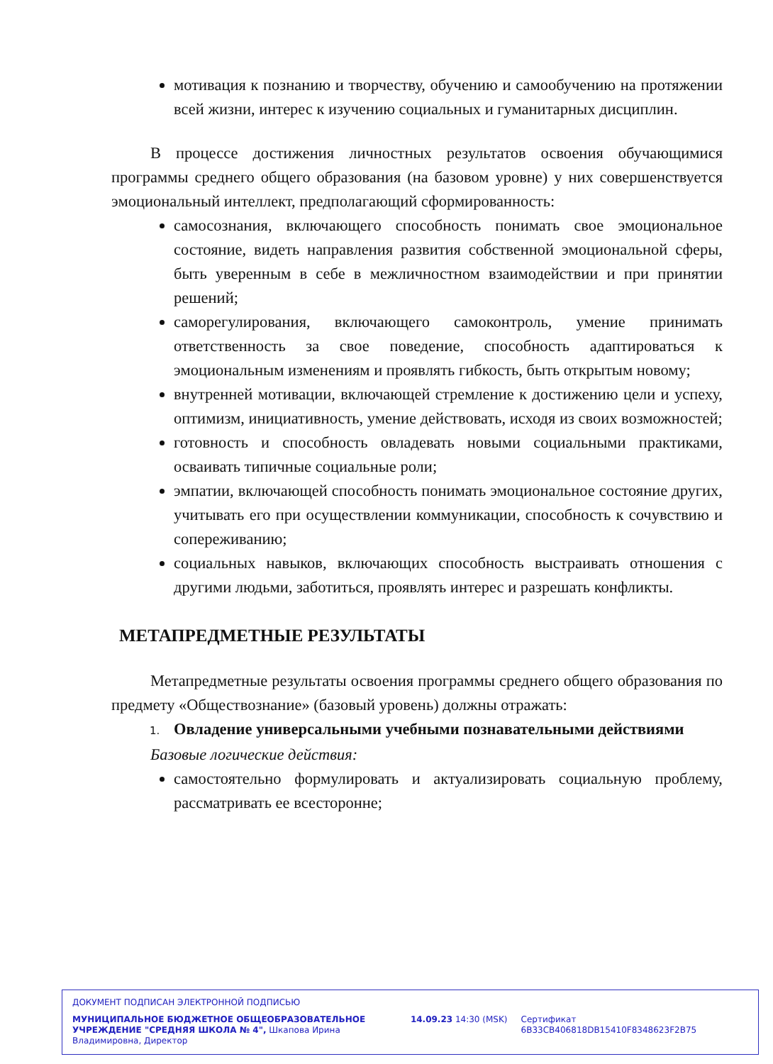мотивация к познанию и творчеству, обучению и самообучению на протяжении всей жизни, интерес к изучению социальных и гуманитарных дисциплин.
В процессе достижения личностных результатов освоения обучающимися программы среднего общего образования (на базовом уровне) у них совершенствуется эмоциональный интеллект, предполагающий сформированность:
самосознания, включающего способность понимать свое эмоциональное состояние, видеть направления развития собственной эмоциональной сферы, быть уверенным в себе в межличностном взаимодействии и при принятии решений;
саморегулирования, включающего самоконтроль, умение принимать ответственность за свое поведение, способность адаптироваться к эмоциональным изменениям и проявлять гибкость, быть открытым новому;
внутренней мотивации, включающей стремление к достижению цели и успеху, оптимизм, инициативность, умение действовать, исходя из своих возможностей;
готовность и способность овладевать новыми социальными практиками, осваивать типичные социальные роли;
эмпатии, включающей способность понимать эмоциональное состояние других, учитывать его при осуществлении коммуникации, способность к сочувствию и сопереживанию;
социальных навыков, включающих способность выстраивать отношения с другими людьми, заботиться, проявлять интерес и разрешать конфликты.
МЕТАПРЕДМЕТНЫЕ РЕЗУЛЬТАТЫ
Метапредметные результаты освоения программы среднего общего образования по предмету «Обществознание» (базовый уровень) должны отражать:
1. Овладение универсальными учебными познавательными действиями
Базовые логические действия:
самостоятельно формулировать и актуализировать социальную проблему, рассматривать ее всесторонне;
ДОКУМЕНТ ПОДПИСАН ЭЛЕКТРОННОЙ ПОДПИСЬЮ
МУНИЦИПАЛЬНОЕ БЮДЖЕТНОЕ ОБЩЕОБРАЗОВАТЕЛЬНОЕ УЧРЕЖДЕНИЕ "СРЕДНЯЯ ШКОЛА № 4", Шкапова Ирина Владимировна, Директор
14.09.23 14:30 (MSK) Сертификат 6B33CB406818DB15410F8348623F2B75